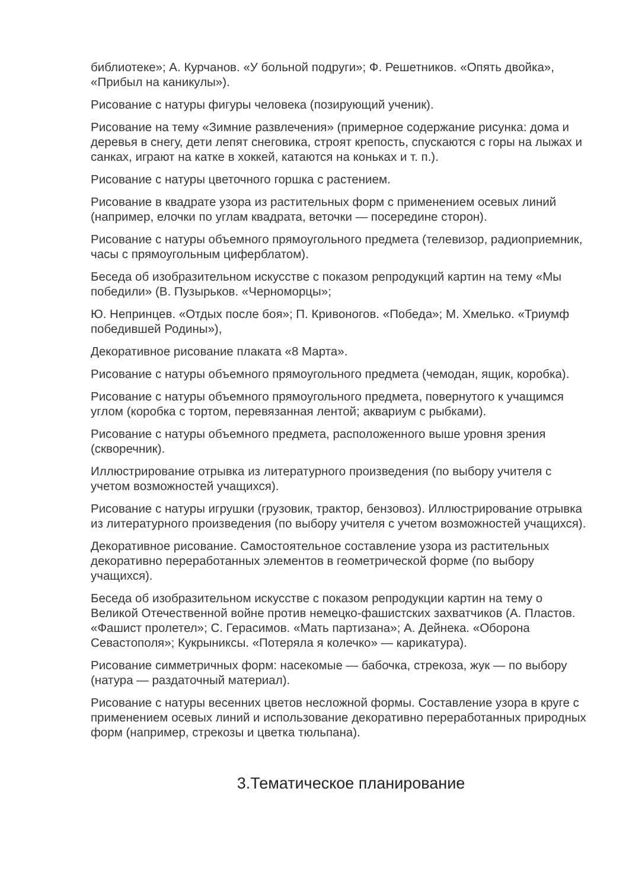библиотеке»; А. Курчанов. «У больной подруги»; Ф. Решетников. «Опять двойка», «Прибыл на каникулы»).
Рисование с натуры фигуры человека (позирующий ученик).
Рисование на тему «Зимние развлечения» (примерное содержание рисунка: дома и деревья в снегу, дети лепят снеговика, строят крепость, спускаются с горы на лыжах и санках, играют на катке в хоккей, катаются на коньках и т. п.).
Рисование с натуры цветочного горшка с растением.
Рисование в квадрате узора из растительных форм с применением осевых линий (например, елочки по углам квадрата, веточки — посередине сторон).
Рисование с натуры объемного прямоугольного предмета (телевизор, радиоприемник, часы с прямоугольным циферблатом).
Беседа об изобразительном искусстве с показом репродукций картин на тему «Мы победили» (В. Пузырьков. «Черноморцы»;
Ю. Непринцев. «Отдых после боя»; П. Кривоногов. «Победа»; М. Хмелько. «Триумф победившей Родины»),
Декоративное рисование плаката «8 Марта».
Рисование с натуры объемного прямоугольного предмета (чемодан, ящик, коробка).
Рисование с натуры объемного прямоугольного предмета, повернутого к учащимся углом (коробка с тортом, перевязанная лентой; аквариум с рыбками).
Рисование с натуры объемного предмета, расположенного выше уровня зрения (скворечник).
Иллюстрирование отрывка из литературного произведения (по выбору учителя с учетом возможностей учащихся).
Рисование с натуры игрушки (грузовик, трактор, бензовоз). Иллюстрирование отрывка из литературного произведения (по выбору учителя с учетом возможностей учащихся).
Декоративное рисование. Самостоятельное составление узора из растительных декоративно переработанных элементов в геометрической форме (по выбору учащихся).
Беседа об изобразительном искусстве с показом репродукции картин на тему о Великой Отечественной войне против немецко-фашистских захватчиков (А. Пластов. «Фашист пролетел»; С. Герасимов. «Мать партизана»; А. Дейнека. «Оборона Севастополя»; Кукрыниксы. «Потеряла я колечко» — карикатура).
Рисование симметричных форм: насекомые — бабочка, стрекоза, жук — по выбору (натура — раздаточный материал).
Рисование с натуры весенних цветов несложной формы. Составление узора в круге с применением осевых линий и использование декоративно переработанных природных форм (например, стрекозы и цветка тюльпана).
3.Тематическое планирование